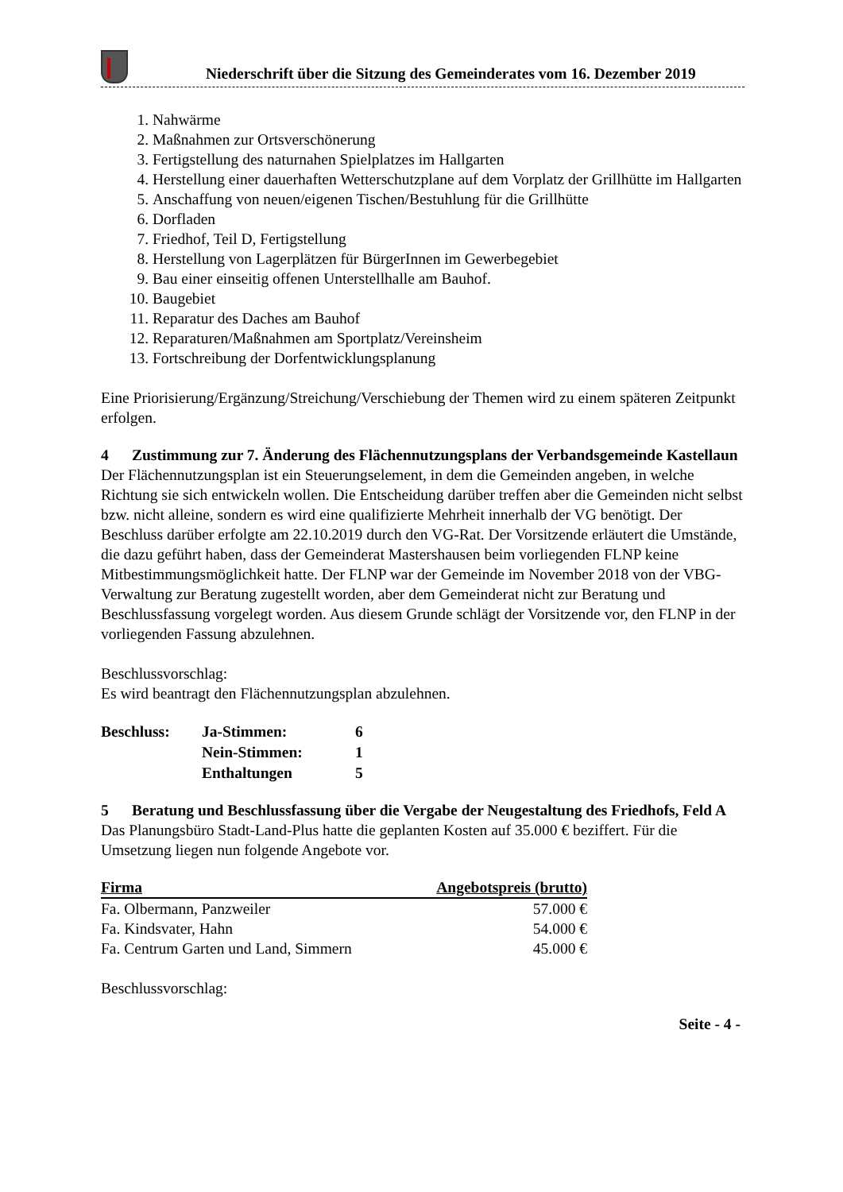Niederschrift über die Sitzung des Gemeinderates vom 16. Dezember 2019
1. Nahwärme
2. Maßnahmen zur Ortsverschönerung
3. Fertigstellung des naturnahen Spielplatzes im Hallgarten
4. Herstellung einer dauerhaften Wetterschutzplane auf dem Vorplatz der Grillhütte im Hallgarten
5. Anschaffung von neuen/eigenen Tischen/Bestuhlung für die Grillhütte
6. Dorfladen
7. Friedhof, Teil D, Fertigstellung
8. Herstellung von Lagerplätzen für BürgerInnen im Gewerbegebiet
9. Bau einer einseitig offenen Unterstellhalle am Bauhof.
10. Baugebiet
11. Reparatur des Daches am Bauhof
12. Reparaturen/Maßnahmen am Sportplatz/Vereinsheim
13. Fortschreibung der Dorfentwicklungsplanung
Eine Priorisierung/Ergänzung/Streichung/Verschiebung der Themen wird zu einem späteren Zeitpunkt erfolgen.
4 Zustimmung zur 7. Änderung des Flächennutzungsplans der Verbandsgemeinde Kastellaun
Der Flächennutzungsplan ist ein Steuerungselement, in dem die Gemeinden angeben, in welche Richtung sie sich entwickeln wollen. Die Entscheidung darüber treffen aber die Gemeinden nicht selbst bzw. nicht alleine, sondern es wird eine qualifizierte Mehrheit innerhalb der VG benötigt. Der Beschluss darüber erfolgte am 22.10.2019 durch den VG-Rat. Der Vorsitzende erläutert die Umstände, die dazu geführt haben, dass der Gemeinderat Mastershausen beim vorliegenden FLNP keine Mitbestimmungsmöglichkeit hatte. Der FLNP war der Gemeinde im November 2018 von der VBG-Verwaltung zur Beratung zugestellt worden, aber dem Gemeinderat nicht zur Beratung und Beschlussfassung vorgelegt worden. Aus diesem Grunde schlägt der Vorsitzende vor, den FLNP in der vorliegenden Fassung abzulehnen.
Beschlussvorschlag:
Es wird beantragt den Flächennutzungsplan abzulehnen.
| Beschluss: | Ja-Stimmen: | 6 |
| | Nein-Stimmen: | 1 |
| | Enthaltungen | 5 |
5 Beratung und Beschlussfassung über die Vergabe der Neugestaltung des Friedhofs, Feld A
Das Planungsbüro Stadt-Land-Plus hatte die geplanten Kosten auf 35.000 € beziffert. Für die Umsetzung liegen nun folgende Angebote vor.
| Firma | Angebotspreis (brutto) |
| --- | --- |
| Fa. Olbermann, Panzweiler | 57.000 € |
| Fa. Kindsvater, Hahn | 54.000 € |
| Fa. Centrum Garten und Land, Simmern | 45.000 € |
Beschlussvorschlag:
Seite - 4 -